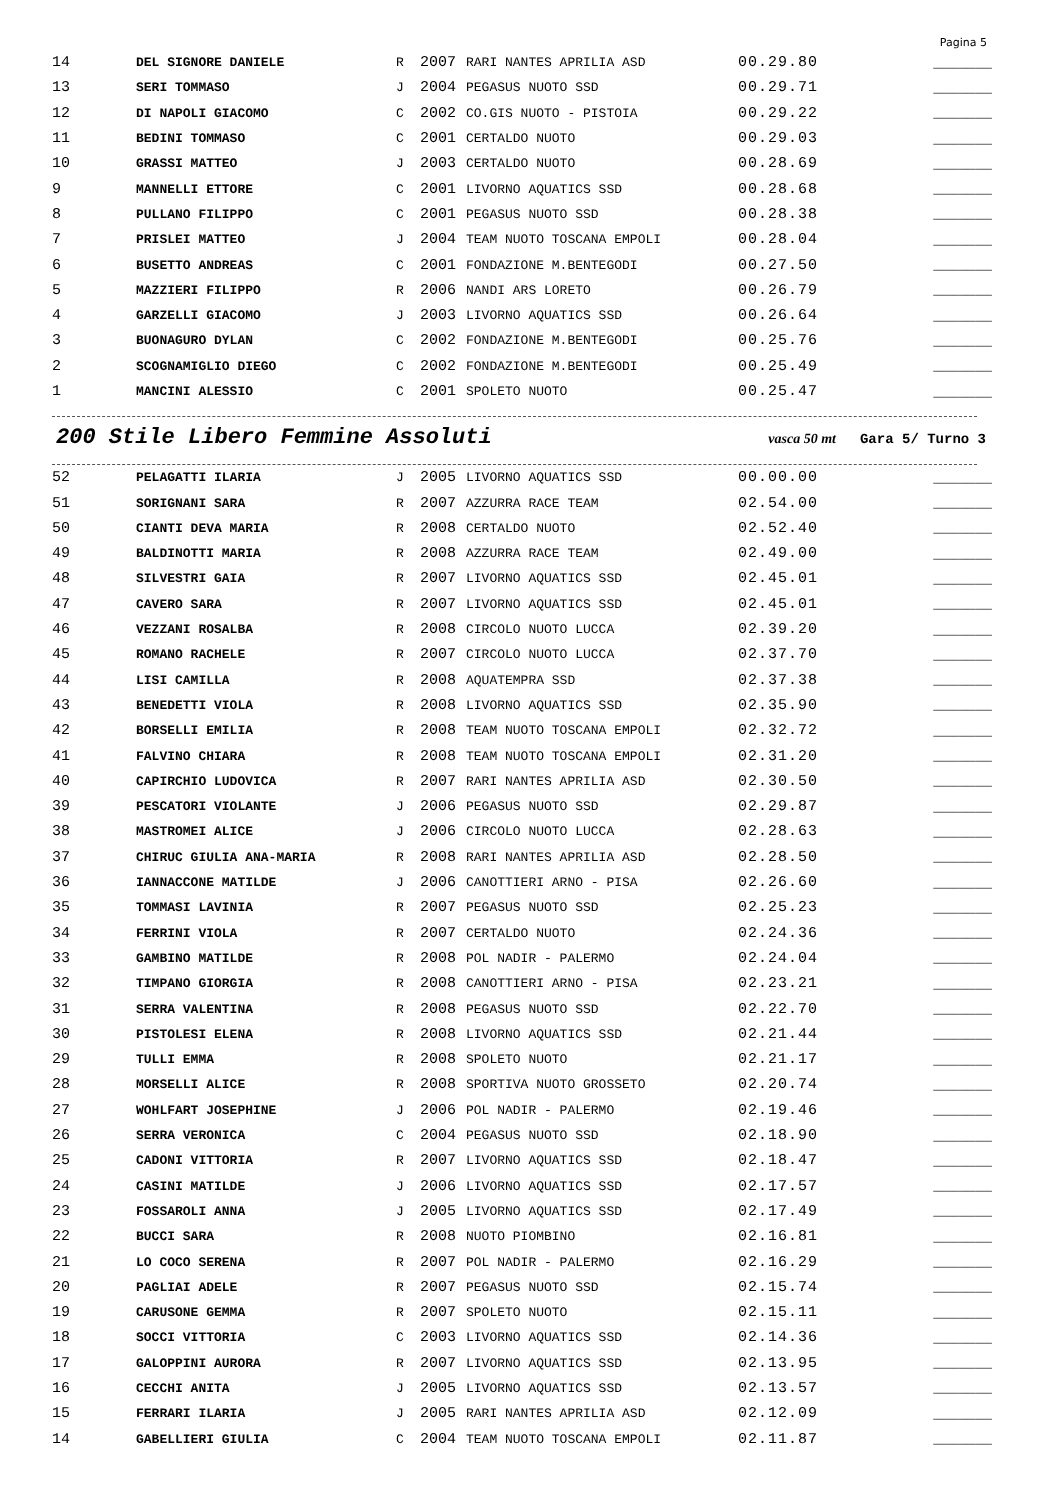Pagina 5
| 14 | DEL SIGNORE DANIELE | R | 2007 | RARI NANTES APRILIA ASD | 00.29.80 | _______ |
| 13 | SERI TOMMASO | J | 2004 | PEGASUS NUOTO SSD | 00.29.71 | _______ |
| 12 | DI NAPOLI GIACOMO | C | 2002 | CO.GIS NUOTO - PISTOIA | 00.29.22 | _______ |
| 11 | BEDINI TOMMASO | C | 2001 | CERTALDO NUOTO | 00.29.03 | _______ |
| 10 | GRASSI MATTEO | J | 2003 | CERTALDO NUOTO | 00.28.69 | _______ |
| 9 | MANNELLI ETTORE | C | 2001 | LIVORNO AQUATICS SSD | 00.28.68 | _______ |
| 8 | PULLANO FILIPPO | C | 2001 | PEGASUS NUOTO SSD | 00.28.38 | _______ |
| 7 | PRISLEI MATTEO | J | 2004 | TEAM NUOTO TOSCANA EMPOLI | 00.28.04 | _______ |
| 6 | BUSETTO ANDREAS | C | 2001 | FONDAZIONE M.BENTEGODI | 00.27.50 | _______ |
| 5 | MAZZIERI FILIPPO | R | 2006 | NANDI ARS LORETO | 00.26.79 | _______ |
| 4 | GARZELLI GIACOMO | J | 2003 | LIVORNO AQUATICS SSD | 00.26.64 | _______ |
| 3 | BUONAGURO DYLAN | C | 2002 | FONDAZIONE M.BENTEGODI | 00.25.76 | _______ |
| 2 | SCOGNAMIGLIO DIEGO | C | 2002 | FONDAZIONE M.BENTEGODI | 00.25.49 | _______ |
| 1 | MANCINI ALESSIO | C | 2001 | SPOLETO NUOTO | 00.25.47 | _______ |
200 Stile Libero Femmine Assoluti vasca 50 mt Gara 5/ Turno 3
| 52 | PELAGATTI ILARIA | J | 2005 | LIVORNO AQUATICS SSD | 00.00.00 | _______ |
| 51 | SORIGNANI SARA | R | 2007 | AZZURRA RACE TEAM | 02.54.00 | _______ |
| 50 | CIANTI DEVA MARIA | R | 2008 | CERTALDO NUOTO | 02.52.40 | _______ |
| 49 | BALDINOTTI MARIA | R | 2008 | AZZURRA RACE TEAM | 02.49.00 | _______ |
| 48 | SILVESTRI GAIA | R | 2007 | LIVORNO AQUATICS SSD | 02.45.01 | _______ |
| 47 | CAVERO SARA | R | 2007 | LIVORNO AQUATICS SSD | 02.45.01 | _______ |
| 46 | VEZZANI ROSALBA | R | 2008 | CIRCOLO NUOTO LUCCA | 02.39.20 | _______ |
| 45 | ROMANO RACHELE | R | 2007 | CIRCOLO NUOTO LUCCA | 02.37.70 | _______ |
| 44 | LISI CAMILLA | R | 2008 | AQUATEMPRA SSD | 02.37.38 | _______ |
| 43 | BENEDETTI VIOLA | R | 2008 | LIVORNO AQUATICS SSD | 02.35.90 | _______ |
| 42 | BORSELLI EMILIA | R | 2008 | TEAM NUOTO TOSCANA EMPOLI | 02.32.72 | _______ |
| 41 | FALVINO CHIARA | R | 2008 | TEAM NUOTO TOSCANA EMPOLI | 02.31.20 | _______ |
| 40 | CAPIRCHIO LUDOVICA | R | 2007 | RARI NANTES APRILIA ASD | 02.30.50 | _______ |
| 39 | PESCATORI VIOLANTE | J | 2006 | PEGASUS NUOTO SSD | 02.29.87 | _______ |
| 38 | MASTROMEI ALICE | J | 2006 | CIRCOLO NUOTO LUCCA | 02.28.63 | _______ |
| 37 | CHIRUC GIULIA ANA-MARIA | R | 2008 | RARI NANTES APRILIA ASD | 02.28.50 | _______ |
| 36 | IANNACCONE MATILDE | J | 2006 | CANOTTIERI ARNO - PISA | 02.26.60 | _______ |
| 35 | TOMMASI LAVINIA | R | 2007 | PEGASUS NUOTO SSD | 02.25.23 | _______ |
| 34 | FERRINI VIOLA | R | 2007 | CERTALDO NUOTO | 02.24.36 | _______ |
| 33 | GAMBINO MATILDE | R | 2008 | POL NADIR - PALERMO | 02.24.04 | _______ |
| 32 | TIMPANO GIORGIA | R | 2008 | CANOTTIERI ARNO - PISA | 02.23.21 | _______ |
| 31 | SERRA VALENTINA | R | 2008 | PEGASUS NUOTO SSD | 02.22.70 | _______ |
| 30 | PISTOLESI ELENA | R | 2008 | LIVORNO AQUATICS SSD | 02.21.44 | _______ |
| 29 | TULLI EMMA | R | 2008 | SPOLETO NUOTO | 02.21.17 | _______ |
| 28 | MORSELLI ALICE | R | 2008 | SPORTIVA NUOTO GROSSETO | 02.20.74 | _______ |
| 27 | WOHLFART JOSEPHINE | J | 2006 | POL NADIR - PALERMO | 02.19.46 | _______ |
| 26 | SERRA VERONICA | C | 2004 | PEGASUS NUOTO SSD | 02.18.90 | _______ |
| 25 | CADONI VITTORIA | R | 2007 | LIVORNO AQUATICS SSD | 02.18.47 | _______ |
| 24 | CASINI MATILDE | J | 2006 | LIVORNO AQUATICS SSD | 02.17.57 | _______ |
| 23 | FOSSAROLI ANNA | J | 2005 | LIVORNO AQUATICS SSD | 02.17.49 | _______ |
| 22 | BUCCI SARA | R | 2008 | NUOTO PIOMBINO | 02.16.81 | _______ |
| 21 | LO COCO SERENA | R | 2007 | POL NADIR - PALERMO | 02.16.29 | _______ |
| 20 | PAGLIAI ADELE | R | 2007 | PEGASUS NUOTO SSD | 02.15.74 | _______ |
| 19 | CARUSONE GEMMA | R | 2007 | SPOLETO NUOTO | 02.15.11 | _______ |
| 18 | SOCCI VITTORIA | C | 2003 | LIVORNO AQUATICS SSD | 02.14.36 | _______ |
| 17 | GALOPPINI AURORA | R | 2007 | LIVORNO AQUATICS SSD | 02.13.95 | _______ |
| 16 | CECCHI ANITA | J | 2005 | LIVORNO AQUATICS SSD | 02.13.57 | _______ |
| 15 | FERRARI ILARIA | J | 2005 | RARI NANTES APRILIA ASD | 02.12.09 | _______ |
| 14 | GABELLIERI GIULIA | C | 2004 | TEAM NUOTO TOSCANA EMPOLI | 02.11.87 | _______ |